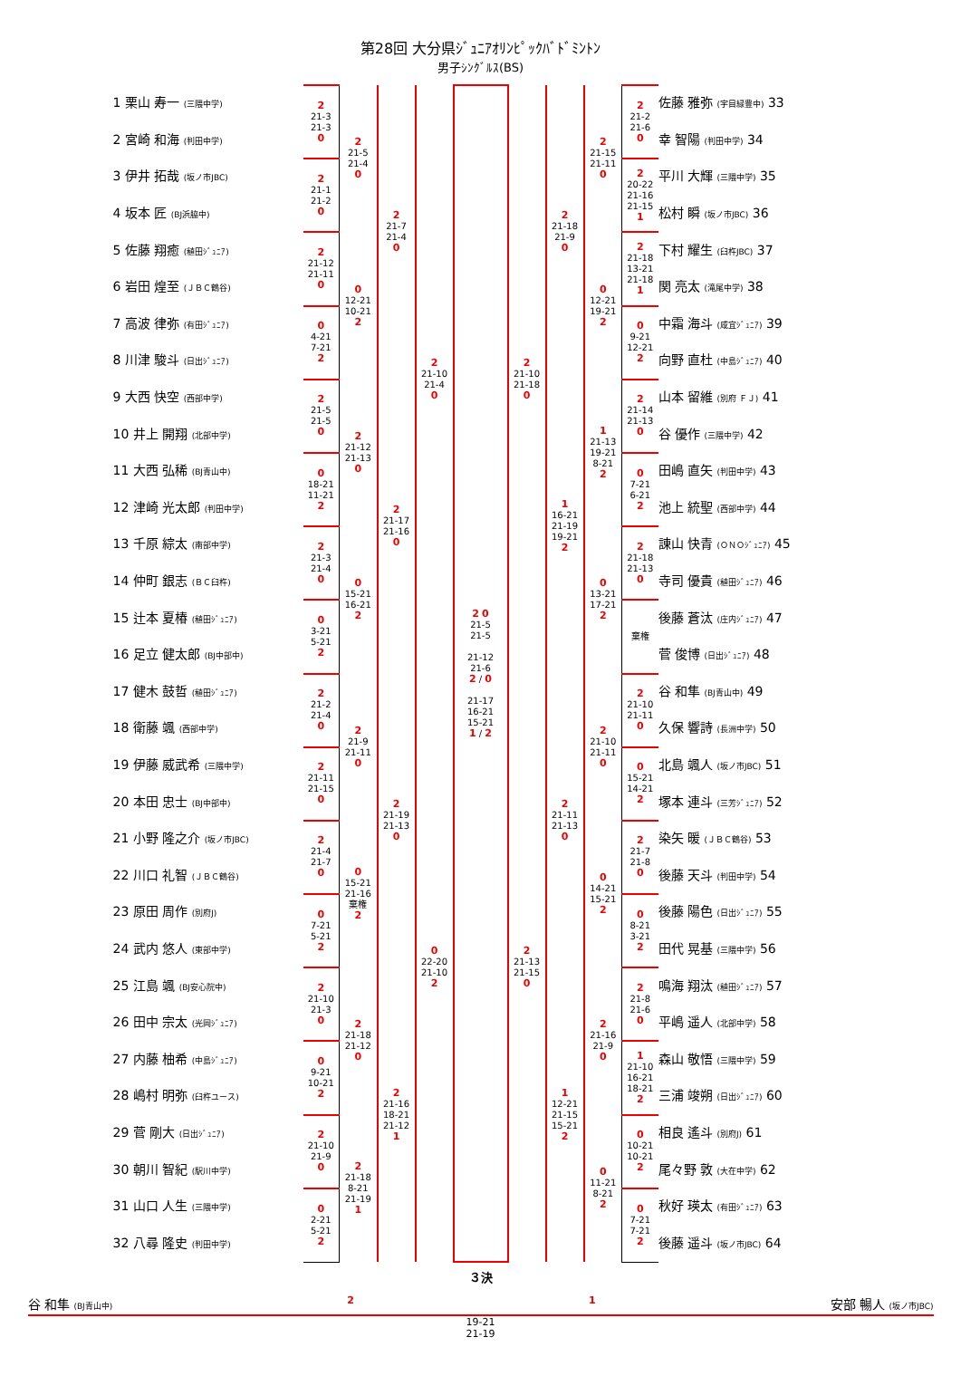第28回 大分県ｼﾞｭﾆｱｵﾘﾝﾋﾟｯｸﾊﾞﾄﾞﾐﾝﾄﾝ
男子ｼﾝｸﾞﾙｽ(BS)
| 1 栗山 寿一 (三隈中学) | 2 21-3 21-3 0 | 2 21-5 21-4 0 | 2 21-7 21-4 0 | 2 21-10 21-4 0 | 2 0 21-5 21-5 21-12 21-6 2 / 0 21-17 16-21 15-21 1 / 2 | 2 21-10 21-18 0 | 2 21-18 21-9 0 | 2 21-15 21-11 0 | 2 21-2 21-6 0 | 佐藤 雅弥 (宇目緑豊中) 33 |
| 2 宮崎 和海 (判田中学) | | | | | | | | | | 幸 智陽 (判田中学) 34 |
| 3 伊井 拓哉 (坂ノ市JBC) | 2 21-1 21-2 0 | | | | | | | | 2 20-22 21-16 21-15 1 | 平川 大輝 (三隈中学) 35 |
| 4 坂本 匠 (BJ浜脇中) | | | | | | | | | | 松村 瞬 (坂ノ市JBC) 36 |
| 5 佐藤 翔癒 (稙田ｼﾞｭﾆｱ) | 2 21-12 21-11 0 | 0 12-21 10-21 2 | | | | | | 0 12-21 19-21 2 | 2 21-18 13-21 21-18 1 | 下村 耀生 (臼杵JBC) 37 |
| 6 岩田 煌至 (ＪＢＣ鶴谷) | | | | | | | | | | 関 亮太 (滝尾中学) 38 |
| 7 高波 律弥 (有田ｼﾞｭﾆｱ) | 0 4-21 7-21 2 | | | | | | | | 0 9-21 12-21 2 | 中霜 海斗 (咸宜ｼﾞｭﾆｱ) 39 |
| 8 川津 駿斗 (日出ｼﾞｭﾆｱ) | | | | | | | | | | 向野 直杜 (中島ｼﾞｭﾆｱ) 40 |
| 9 大西 快空 (西部中学) | 2 21-5 21-5 0 | 2 21-12 21-13 0 | 2 21-17 21-16 0 | | | | 1 16-21 21-19 19-21 2 | 1 21-13 19-21 8-21 2 | 2 21-14 21-13 0 | 山本 留維 (別府 ＦＪ) 41 |
| 10 井上 開翔 (北部中学) | | | | | | | | | | 谷 優作 (三隈中学) 42 |
| 11 大西 弘稀 (BJ青山中) | 0 18-21 11-21 2 | | | | | | | | 0 7-21 6-21 2 | 田嶋 直矢 (判田中学) 43 |
| 12 津崎 光太郎 (判田中学) | | | | | | | | | | 池上 統聖 (西部中学) 44 |
| 13 千原 綜太 (南部中学) | 2 21-3 21-4 0 | 0 15-21 16-21 2 | | | | | | 0 13-21 17-21 2 | 2 21-18 21-13 0 | 諌山 快青 (ＯＮＯｼﾞｭﾆｱ) 45 |
| 14 仲町 銀志 (ＢＣ臼杵) | | | | | | | | | | 寺司 優貴 (稙田ｼﾞｭﾆｱ) 46 |
| 15 辻本 夏椿 (稙田ｼﾞｭﾆｱ) | 0 3-21 5-21 2 | | | | | | | | 棄権 | 後藤 蒼汰 (庄内ｼﾞｭﾆｱ) 47 |
| 16 足立 健太郎 (BJ中部中) | | | | | | | | | | 菅 俊博 (日出ｼﾞｭﾆｱ) 48 |
| 17 健木 鼓哲 (稙田ｼﾞｭﾆｱ) | 2 21-2 21-4 0 | 2 21-9 21-11 0 | 2 21-19 21-13 0 | 0 22-20 21-10 2 | | 2 21-13 21-15 0 | 2 21-11 21-13 0 | 2 21-10 21-11 0 | 2 21-10 21-11 0 | 谷 和隼 (BJ青山中) 49 |
| 18 衛藤 颯 (西部中学) | | | | | | | | | | 久保 響詩 (長洲中学) 50 |
| 19 伊藤 威武希 (三隈中学) | 2 21-11 21-15 0 | | | | | | | | 0 15-21 14-21 2 | 北島 颯人 (坂ノ市JBC) 51 |
| 20 本田 忠士 (BJ中部中) | | | | | | | | | | 塚本 連斗 (三芳ｼﾞｭﾆｱ) 52 |
| 21 小野 隆之介 (坂ノ市JBC) | 2 21-4 21-7 0 | 0 15-21 21-16 棄権 2 | | | | | | 0 14-21 15-21 2 | 2 21-7 21-8 0 | 染矢 暖 (ＪＢＣ鶴谷) 53 |
| 22 川口 礼智 (ＪＢＣ鶴谷) | | | | | | | | | | 後藤 天斗 (判田中学) 54 |
| 23 原田 周作 (別府J) | 0 7-21 5-21 2 | | | | | | | | 0 8-21 3-21 2 | 後藤 陽色 (日出ｼﾞｭﾆｱ) 55 |
| 24 武内 悠人 (東部中学) | | | | | | | | | | 田代 晃基 (三隈中学) 56 |
| 25 江島 颯 (BJ安心院中) | 2 21-10 21-3 0 | 2 21-18 21-12 0 | 2 21-16 18-21 21-12 1 | | | | 1 12-21 21-15 15-21 2 | 2 21-16 21-9 0 | 2 21-8 21-6 0 | 鳴海 翔汰 (稙田ｼﾞｭﾆｱ) 57 |
| 26 田中 宗太 (光岡ｼﾞｭﾆｱ) | | | | | | | | | | 平嶋 遥人 (北部中学) 58 |
| 27 内藤 柚希 (中島ｼﾞｭﾆｱ) | 0 9-21 10-21 2 | | | | | | | | 1 21-10 16-21 18-21 2 | 森山 敬悟 (三隈中学) 59 |
| 28 嶋村 明弥 (臼杵ユース) | | | | | | | | | | 三浦 竣朔 (日出ｼﾞｭﾆｱ) 60 |
| 29 菅 剛大 (日出ｼﾞｭﾆｱ) | 2 21-10 21-9 0 | 2 21-18 8-21 21-19 1 | | | | | | 0 11-21 8-21 2 | 0 10-21 10-21 2 | 相良 遙斗 (別府J) 61 |
| 30 朝川 智紀 (駅川中学) | | | | | | | | | | 尾々野 敦 (大在中学) 62 |
| 31 山口 人生 (三隈中学) | 0 2-21 5-21 2 | | | | | | | | 0 7-21 7-21 2 | 秋好 瑛太 (有田ｼﾞｭﾆｱ) 63 |
| 32 八尋 隆史 (判田中学) | | | | | | | | | | 後藤 遥斗 (坂ノ市JBC) 64 |
３決
谷 和隼 (BJ青山中) 2 1 安部 暢人 (坂ノ市JBC)
19-21
21-19